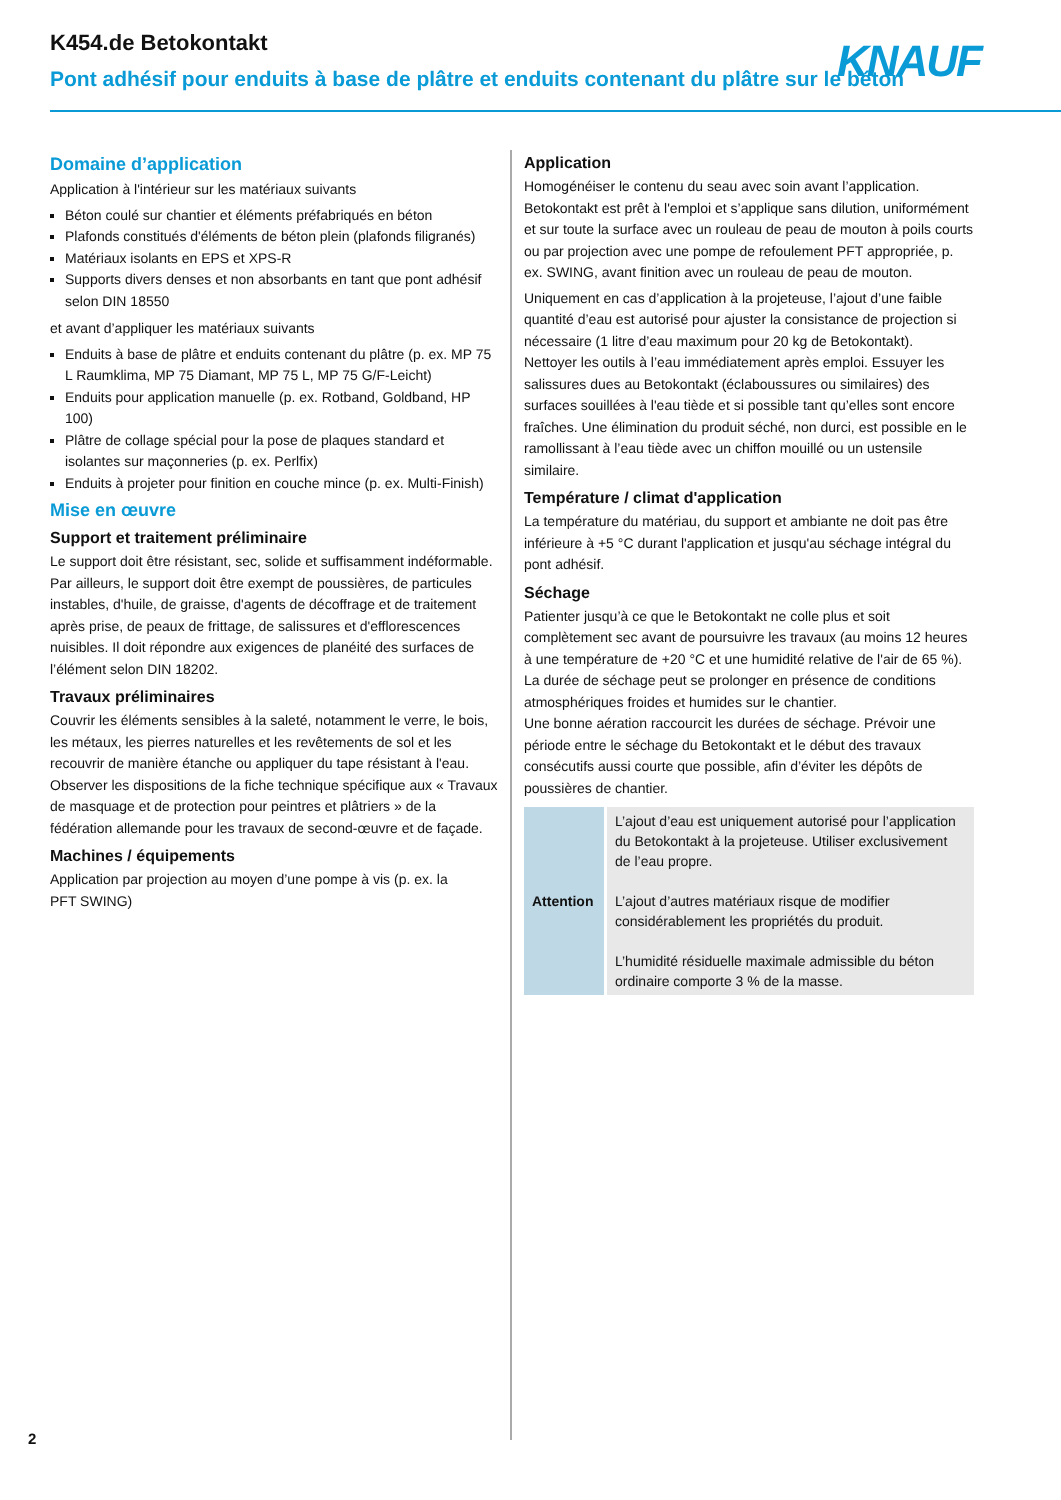K454.de Betokontakt
Pont adhésif pour enduits à base de plâtre et enduits contenant du plâtre sur le béton
KNAUF
Domaine d’application
Application à l'intérieur sur les matériaux suivants
Béton coulé sur chantier et éléments préfabriqués en béton
Plafonds constitués d'éléments de béton plein (plafonds filigranés)
Matériaux isolants en EPS et XPS-R
Supports divers denses et non absorbants en tant que pont adhésif selon DIN 18550
et avant d’appliquer les matériaux suivants
Enduits à base de plâtre et enduits contenant du plâtre (p. ex. MP 75 L Raumklima, MP 75 Diamant, MP 75 L, MP 75 G/F-Leicht)
Enduits pour application manuelle (p. ex. Rotband, Goldband, HP 100)
Plâtre de collage spécial pour la pose de plaques standard et isolantes sur maçonneries (p. ex. Perlfix)
Enduits à projeter pour finition en couche mince (p. ex. Multi-Finish)
Mise en œuvre
Support et traitement préliminaire
Le support doit être résistant, sec, solide et suffisamment indéformable. Par ailleurs, le support doit être exempt de poussières, de particules instables, d'huile, de graisse, d'agents de décoffrage et de traitement après prise, de peaux de frittage, de salissures et d'efflorescences nuisibles. Il doit répondre aux exigences de planéité des surfaces de l’élément selon DIN 18202.
Travaux préliminaires
Couvrir les éléments sensibles à la saleté, notamment le verre, le bois, les métaux, les pierres naturelles et les revêtements de sol et les recouvrir de manière étanche ou appliquer du tape résistant à l'eau.
Observer les dispositions de la fiche technique spécifique aux « Travaux de masquage et de protection pour peintres et plâtriers » de la fédération allemande pour les travaux de second-œuvre et de façade.
Machines / équipements
Application par projection au moyen d’une pompe à vis (p. ex. la
PFT SWING)
Application
Homogénéiser le contenu du seau avec soin avant l’application. Betokontakt est prêt à l'emploi et s’applique sans dilution, uniformément et sur toute la surface avec un rouleau de peau de mouton à poils courts ou par projection avec une pompe de refoulement PFT appropriée, p. ex. SWING, avant finition avec un rouleau de peau de mouton.
Uniquement en cas d’application à la projeteuse, l’ajout d’une faible quantité d’eau est autorisé pour ajuster la consistance de projection si nécessaire (1 litre d’eau maximum pour 20 kg de Betokontakt).
Nettoyer les outils à l’eau immédiatement après emploi. Essuyer les salissures dues au Betokontakt (éclaboussures ou similaires) des surfaces souillées à l'eau tiède et si possible tant qu’elles sont encore fraîches. Une élimination du produit séché, non durci, est possible en le ramollissant à l’eau tiède avec un chiffon mouillé ou un ustensile similaire.
Température / climat d'application
La température du matériau, du support et ambiante ne doit pas être inférieure à +5 °C durant l'application et jusqu'au séchage intégral du pont adhésif.
Séchage
Patienter jusqu’à ce que le Betokontakt ne colle plus et soit complètement sec avant de poursuivre les travaux (au moins 12 heures à une température de +20 °C et une humidité relative de l'air de 65 %). La durée de séchage peut se prolonger en présence de conditions atmosphériques froides et humides sur le chantier.
Une bonne aération raccourcit les durées de séchage. Prévoir une période entre le séchage du Betokontakt et le début des travaux consécutifs aussi courte que possible, afin d’éviter les dépôts de poussières de chantier.
| Attention | L’ajout d’eau est uniquement autorisé pour l’application du Betokontakt à la projeteuse. Utiliser exclusivement de l’eau propre. L’ajout d’autres matériaux risque de modifier considérablement les propriétés du produit. L’humidité résiduelle maximale admissible du béton ordinaire comporte 3 % de la masse. |
2